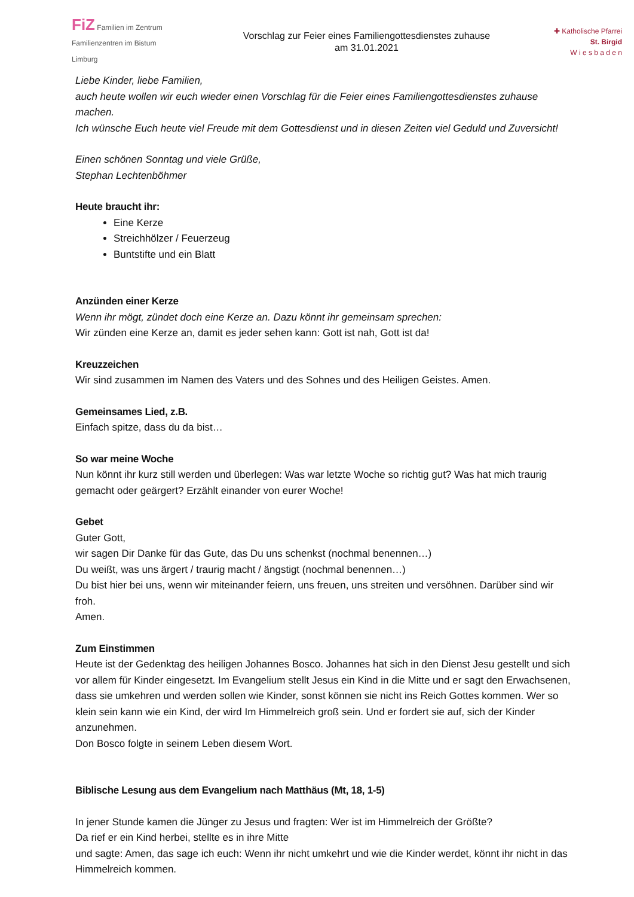FiZ Familien im Zentrum
Familienzentren im Bistum Limburg
Vorschlag zur Feier eines Familiengottesdienstes zuhause
am 31.01.2021
✚ Katholische Pfarrei
St. Birgid
W i e s b a d e n
Liebe Kinder, liebe Familien,
auch heute wollen wir euch wieder einen Vorschlag für die Feier eines Familiengottesdienstes zuhause machen.
Ich wünsche Euch heute viel Freude mit dem Gottesdienst und in diesen Zeiten viel Geduld und Zuversicht!
Einen schönen Sonntag und viele Grüße,
Stephan Lechtenböhmer
Heute braucht ihr:
Eine Kerze
Streichhölzer / Feuerzeug
Buntstifte und ein Blatt
Anzünden einer Kerze
Wenn ihr mögt, zündet doch eine Kerze an. Dazu könnt ihr gemeinsam sprechen:
Wir zünden eine Kerze an, damit es jeder sehen kann: Gott ist nah, Gott ist da!
Kreuzzeichen
Wir sind zusammen im Namen des Vaters und des Sohnes und des Heiligen Geistes. Amen.
Gemeinsames Lied, z.B.
Einfach spitze, dass du da bist…
So war meine Woche
Nun könnt ihr kurz still werden und überlegen: Was war letzte Woche so richtig gut? Was hat mich traurig gemacht oder geärgert? Erzählt einander von eurer Woche!
Gebet
Guter Gott,
wir sagen Dir Danke für das Gute, das Du uns schenkst (nochmal benennen…)
Du weißt, was uns ärgert / traurig macht / ängstigt (nochmal benennen…)
Du bist hier bei uns, wenn wir miteinander feiern, uns freuen, uns streiten und versöhnen. Darüber sind wir froh.
Amen.
Zum Einstimmen
Heute ist der Gedenktag des heiligen Johannes Bosco. Johannes hat sich in den Dienst Jesu gestellt und sich vor allem für Kinder eingesetzt. Im Evangelium stellt Jesus ein Kind in die Mitte und er sagt den Erwachsenen, dass sie umkehren und werden sollen wie Kinder, sonst können sie nicht ins Reich Gottes kommen. Wer so klein sein kann wie ein Kind, der wird Im Himmelreich groß sein. Und er fordert sie auf, sich der Kinder anzunehmen.
Don Bosco folgte in seinem Leben diesem Wort.
Biblische Lesung aus dem Evangelium nach Matthäus (Mt, 18, 1-5)
In jener Stunde kamen die Jünger zu Jesus und fragten: Wer ist im Himmelreich der Größte?
Da rief er ein Kind herbei, stellte es in ihre Mitte
und sagte: Amen, das sage ich euch: Wenn ihr nicht umkehrt und wie die Kinder werdet, könnt ihr nicht in das Himmelreich kommen.